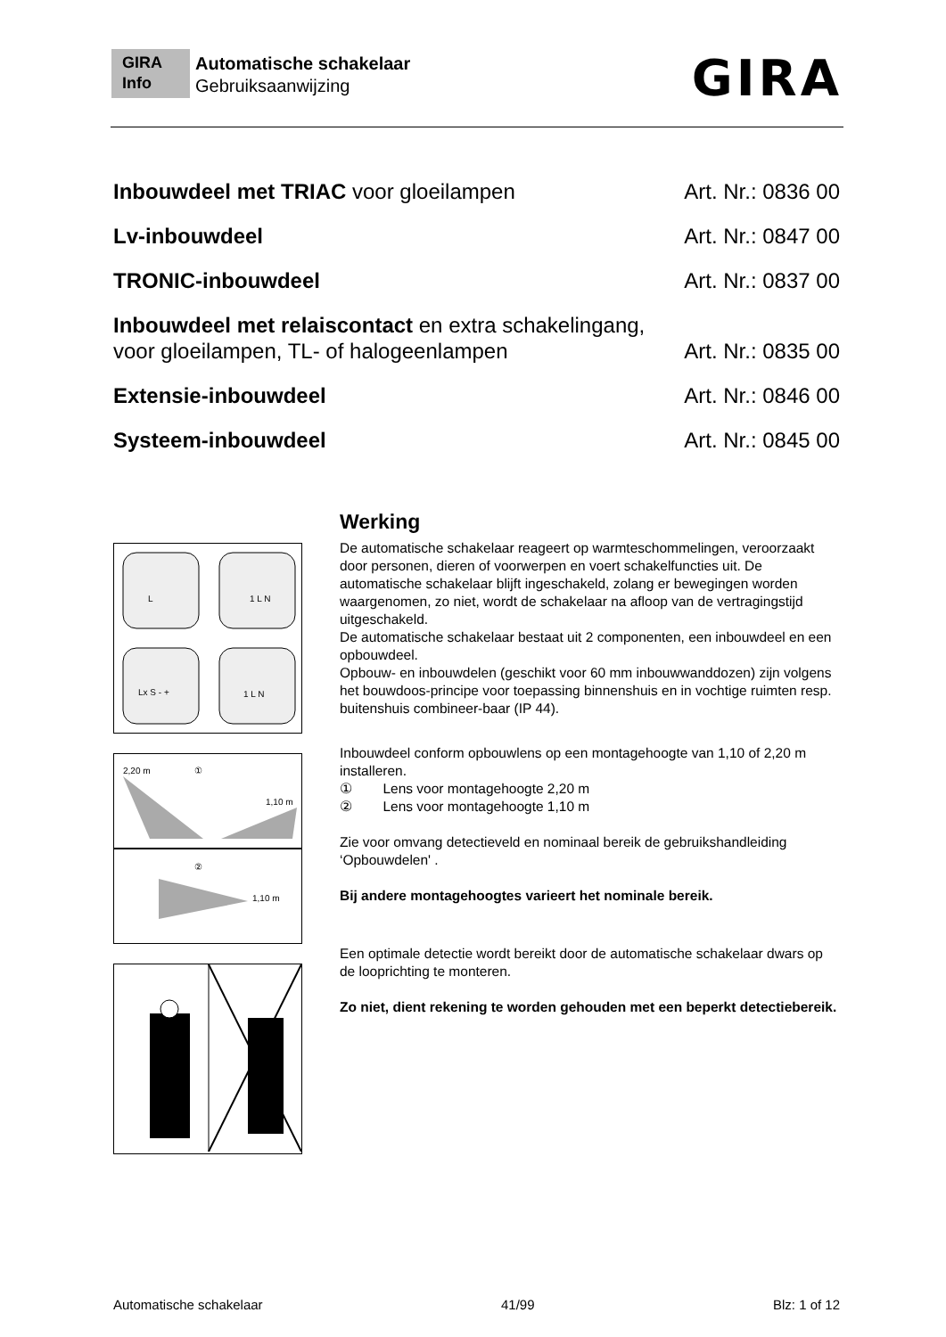GIRA
Info
Automatische schakelaar
Gebruiksaanwijzing
GIRA
Inbouwdeel met TRIAC voor gloeilampen Art. Nr.: 0836 00
Lv-inbouwdeel Art. Nr.: 0847 00
TRONIC-inbouwdeel Art. Nr.: 0837 00
Inbouwdeel met relaiscontact en extra schakelingang,
voor gloeilampen, TL- of halogeenlampen Art. Nr.: 0835 00
Extensie-inbouwdeel Art. Nr.: 0846 00
Systeem-inbouwdeel Art. Nr.: 0845 00
L
1 L N
Lx S - +
1 L N
2,20 m
①
1,10 m
②
1,10 m
Werking
De automatische schakelaar reageert op warmteschommelingen, veroorzaakt door personen, dieren of voorwerpen en voert schakelfuncties uit. De automatische schakelaar blijft ingeschakeld, zolang er bewegingen worden waargenomen, zo niet, wordt de schakelaar na afloop van de vertragingstijd uitgeschakeld.
De automatische schakelaar bestaat uit 2 componenten, een inbouwdeel en een opbouwdeel.
Opbouw- en inbouwdelen (geschikt voor 60 mm inbouwwanddozen) zijn volgens het bouwdoos-principe voor toepassing binnenshuis en in vochtige ruimten resp. buitenshuis combineer-baar (IP 44).
Inbouwdeel conform opbouwlens op een montagehoogte van 1,10 of 2,20 m installeren.
① Lens voor montagehoogte 2,20 m
② Lens voor montagehoogte 1,10 m
Zie voor omvang detectieveld en nominaal bereik de gebruikshandleiding ‘Opbouwdelen' .
Bij andere montagehoogtes varieert het nominale bereik.
Een optimale detectie wordt bereikt door de automatische schakelaar dwars op de looprichting te monteren.
Zo niet, dient rekening te worden gehouden met een beperkt detectiebereik.
Automatische schakelaar 41/99 Blz: 1 of 12